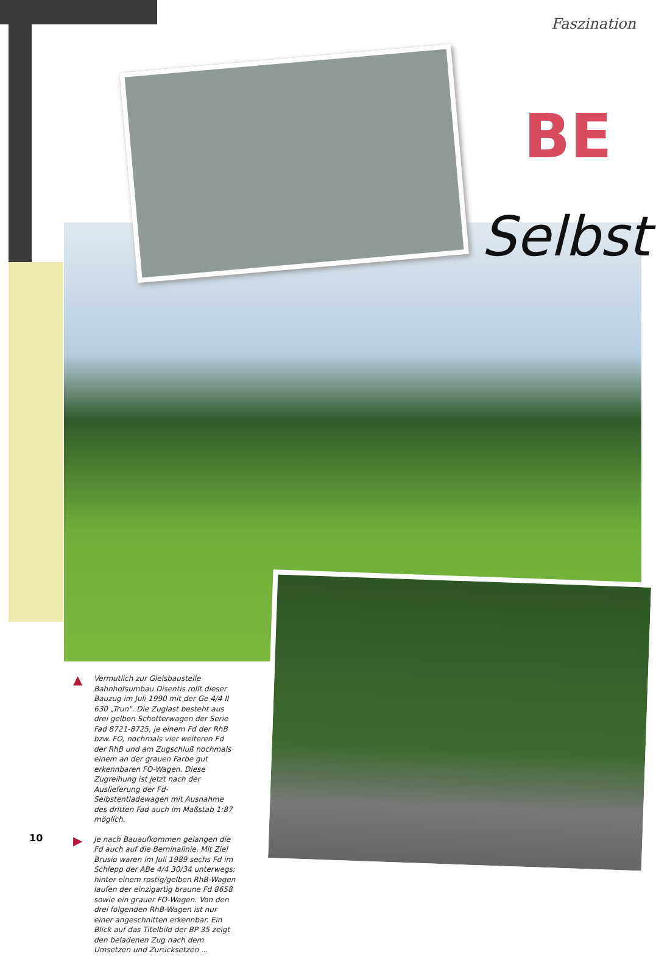Faszination
BE
Selbst
▲ Vermutlich zur Gleisbaustelle Bahnhofsumbau Disentis rollt dieser Bauzug im Juli 1990 mit der Ge 4/4 II 630 „Trun". Die Zuglast besteht aus drei gelben Schotterwagen der Serie Fad 8721-8725, je einem Fd der RhB bzw. FO, nochmals vier weiteren Fd der RhB und am Zugschluß nochmals einem an der grauen Farbe gut erkennbaren FO-Wagen. Diese Zugreihung ist jetzt nach der Auslieferung der Fd-Selbstentladewagen mit Ausnahme des dritten Fad auch im Maßstab 1:87 möglich.
▶ Je nach Bauaufkommen gelangen die Fd auch auf die Berninalinie. Mit Ziel Brusio waren im Juli 1989 sechs Fd im Schlepp der ABe 4/4 30/34 unterwegs: hinter einem rostig/gelben RhB-Wagen laufen der einzigartig braune Fd 8658 sowie ein grauer FO-Wagen. Von den drei folgenden RhB-Wagen ist nur einer angeschnitten erkennbar. Ein Blick auf das Titelbild der BP 35 zeigt den beladenen Zug nach dem Umsetzen und Zurücksetzen ...
10